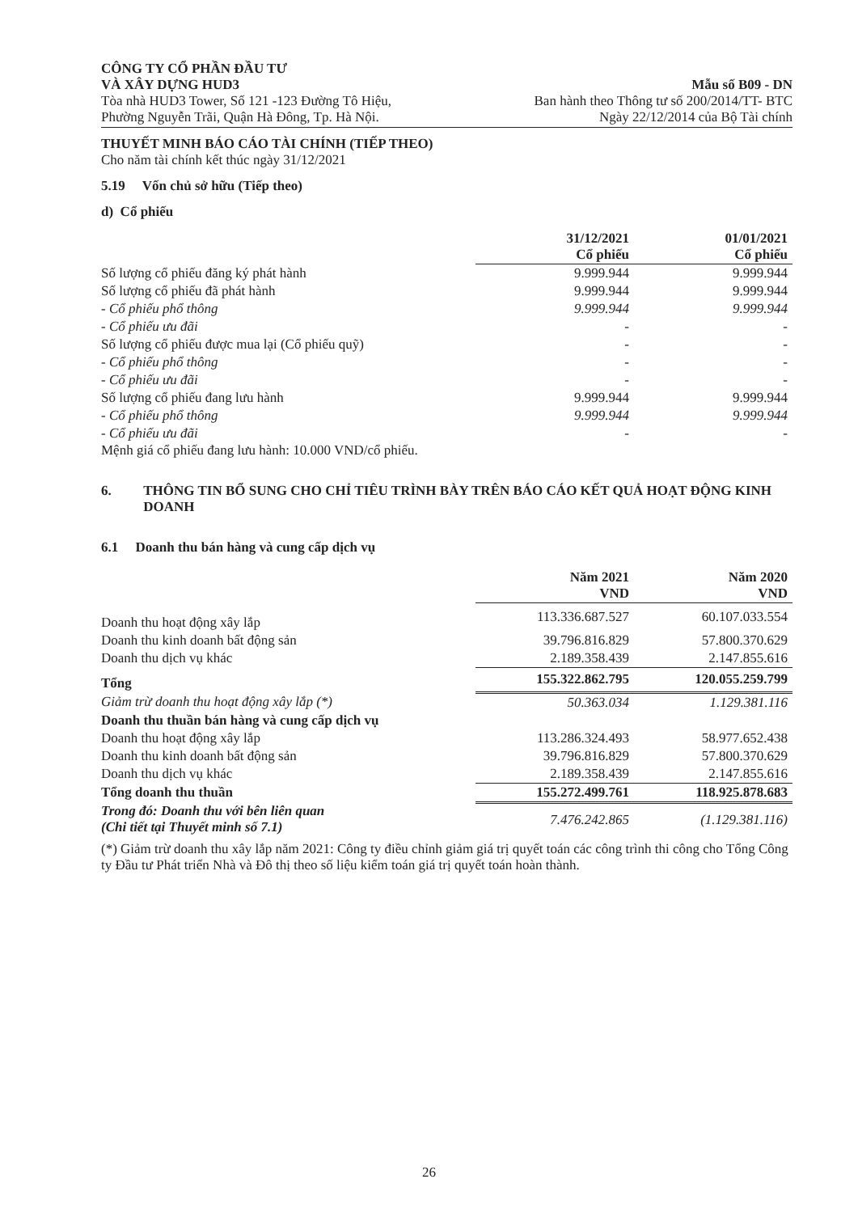CÔNG TY CỔ PHẦN ĐẦU TƯ
VÀ XÂY DỰNG HUD3
Tòa nhà HUD3 Tower, Số 121 -123 Đường Tô Hiệu,
Phường Nguyễn Trãi, Quận Hà Đông, Tp. Hà Nội.
Mẫu số B09 - DN
Ban hành theo Thông tư số 200/2014/TT- BTC
Ngày 22/12/2014 của Bộ Tài chính
THUYẾT MINH BÁO CÁO TÀI CHÍNH (TIẾP THEO)
Cho năm tài chính kết thúc ngày 31/12/2021
5.19 Vốn chủ sở hữu (Tiếp theo)
d) Cổ phiếu
| | 31/12/2021 Cổ phiếu | 01/01/2021 Cổ phiếu |
| Số lượng cổ phiếu đăng ký phát hành | 9.999.944 | 9.999.944 |
| Số lượng cổ phiếu đã phát hành | 9.999.944 | 9.999.944 |
| - Cổ phiếu phổ thông | 9.999.944 | 9.999.944 |
| - Cổ phiếu ưu đãi | - | - |
| Số lượng cổ phiếu được mua lại (Cổ phiếu quỹ) | - | - |
| - Cổ phiếu phổ thông | - | - |
| - Cổ phiếu ưu đãi | - | - |
| Số lượng cổ phiếu đang lưu hành | 9.999.944 | 9.999.944 |
| - Cổ phiếu phổ thông | 9.999.944 | 9.999.944 |
| - Cổ phiếu ưu đãi | - | - |
Mệnh giá cổ phiếu đang lưu hành: 10.000 VND/cổ phiếu.
6. THÔNG TIN BỔ SUNG CHO CHỈ TIÊU TRÌNH BÀY TRÊN BÁO CÁO KẾT QUẢ HOẠT ĐỘNG KINH DOANH
6.1 Doanh thu bán hàng và cung cấp dịch vụ
| | Năm 2021 VND | Năm 2020 VND |
| Doanh thu hoạt động xây lắp | 113.336.687.527 | 60.107.033.554 |
| Doanh thu kinh doanh bất động sản | 39.796.816.829 | 57.800.370.629 |
| Doanh thu dịch vụ khác | 2.189.358.439 | 2.147.855.616 |
| Tổng | 155.322.862.795 | 120.055.259.799 |
| Giảm trừ doanh thu hoạt động xây lắp (*) | 50.363.034 | 1.129.381.116 |
| Doanh thu thuần bán hàng và cung cấp dịch vụ | | |
| Doanh thu hoạt động xây lắp | 113.286.324.493 | 58.977.652.438 |
| Doanh thu kinh doanh bất động sản | 39.796.816.829 | 57.800.370.629 |
| Doanh thu dịch vụ khác | 2.189.358.439 | 2.147.855.616 |
| Tổng doanh thu thuần | 155.272.499.761 | 118.925.878.683 |
| Trong đó: Doanh thu với bên liên quan (Chi tiết tại Thuyết minh số 7.1) | 7.476.242.865 | (1.129.381.116) |
(*) Giảm trừ doanh thu xây lắp năm 2021: Công ty điều chỉnh giảm giá trị quyết toán các công trình thi công cho Tổng Công ty Đầu tư Phát triển Nhà và Đô thị theo số liệu kiểm toán giá trị quyết toán hoàn thành.
26